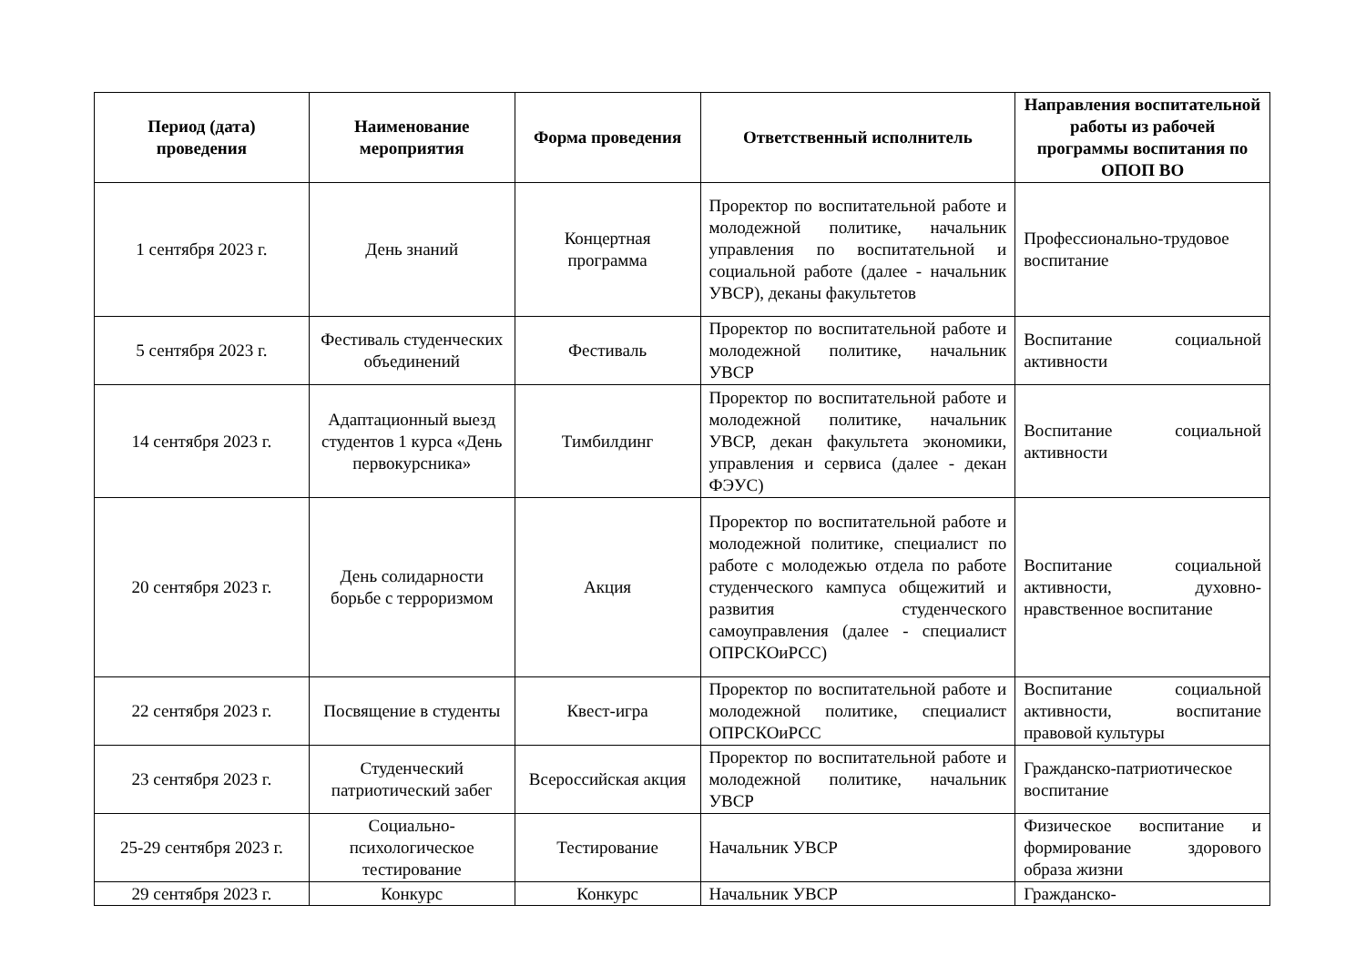| Период (дата) проведения | Наименование мероприятия | Форма проведения | Ответственный исполнитель | Направления воспитательной работы из рабочей программы воспитания по ОПОП ВО |
| --- | --- | --- | --- | --- |
| 1 сентября 2023 г. | День знаний | Концертная программа | Проректор по воспитательной работе и молодежной политике, начальник управления по воспитательной и социальной работе (далее - начальник УВСР), деканы факультетов | Профессионально-трудовое воспитание |
| 5 сентября 2023 г. | Фестиваль студенческих объединений | Фестиваль | Проректор по воспитательной работе и молодежной политике, начальник УВСР | Воспитание социальной активности |
| 14 сентября 2023 г. | Адаптационный выезд студентов 1 курса «День первокурсника» | Тимбилдинг | Проректор по воспитательной работе и молодежной политике, начальник УВСР, декан факультета экономики, управления и сервиса (далее - декан ФЭУС) | Воспитание социальной активности |
| 20 сентября 2023 г. | День солидарности борьбе с терроризмом | Акция | Проректор по воспитательной работе и молодежной политике, специалист по работе с молодежью отдела по работе студенческого кампуса общежитий и развития студенческого самоуправления (далее - специалист ОПРСКОиРСС) | Воспитание социальной активности, духовно-нравственное воспитание |
| 22 сентября 2023 г. | Посвящение в студенты | Квест-игра | Проректор по воспитательной работе и молодежной политике, специалист ОПРСКОиРСС | Воспитание социальной активности, воспитание правовой культуры |
| 23 сентября 2023 г. | Студенческий патриотический забег | Всероссийская акция | Проректор по воспитательной работе и молодежной политике, начальник УВСР | Гражданско-патриотическое воспитание |
| 25-29 сентября 2023 г. | Социально-психологическое тестирование | Тестирование | Начальник УВСР | Физическое воспитание и формирование здорового образа жизни |
| 29 сентября 2023 г. | Конкурс | Конкурс | Начальник УВСР | Гражданско- |